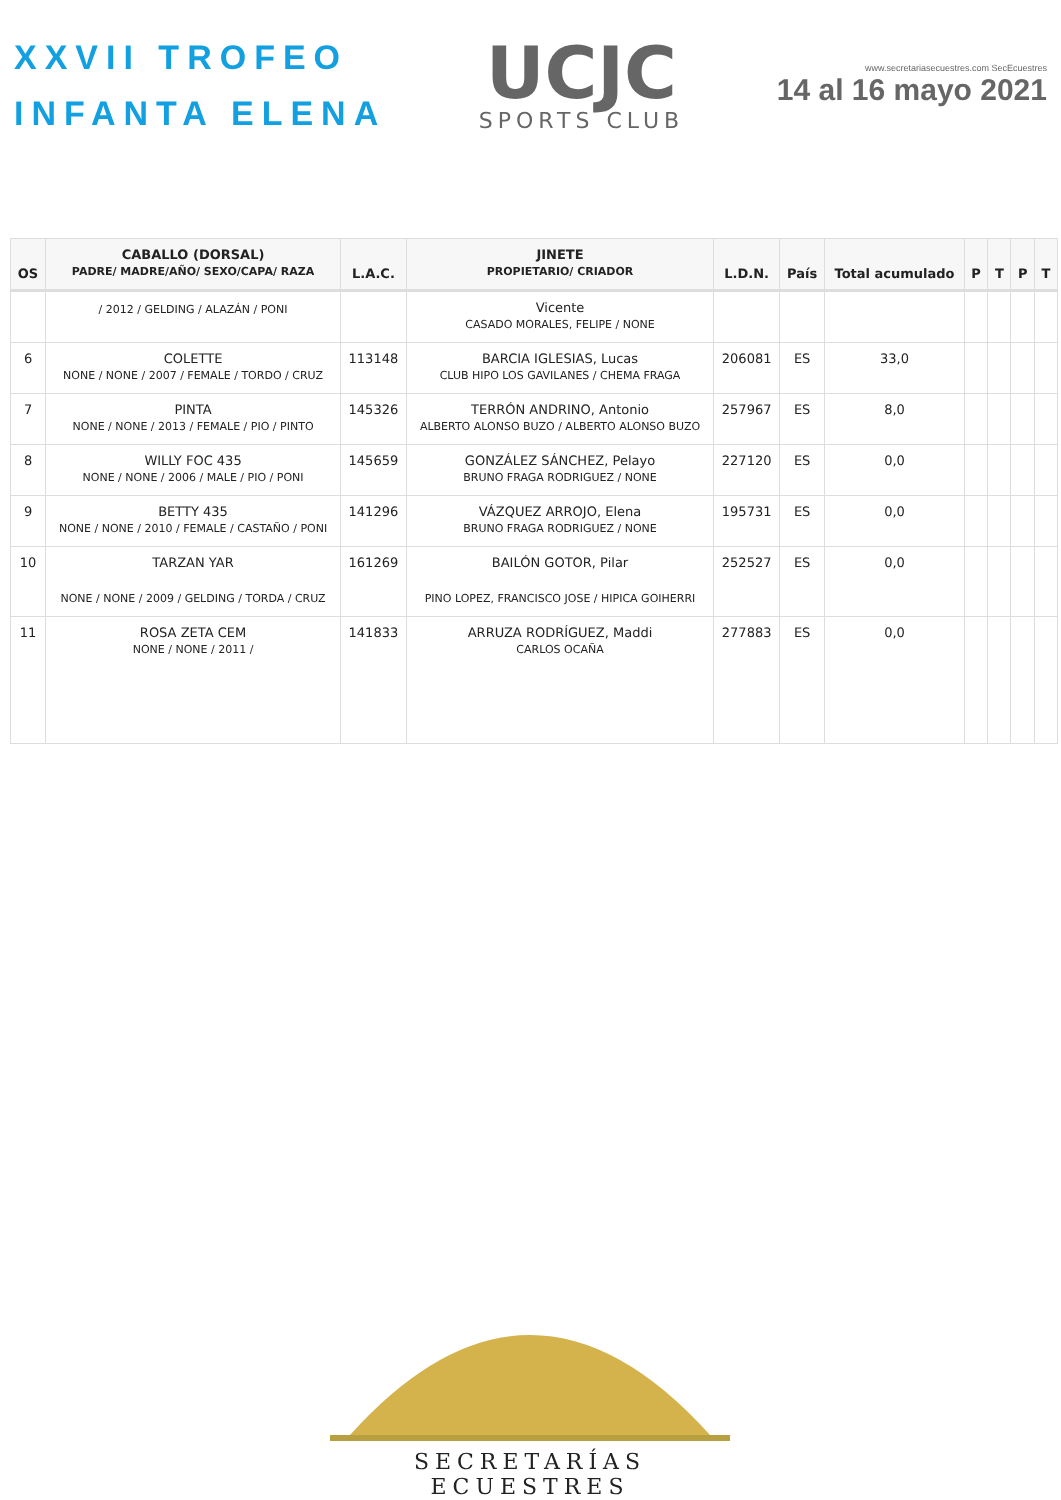XXVII TROFEO
INFANTA ELENA
UCJC
SPORTS CLUB
www.secretariasecuestres.com SecEcuestres
14 al 16 mayo 2021
| OS | CABALLO (DORSAL) PADRE/ MADRE/AÑO/ SEXO/CAPA/ RAZA | L.A.C. | JINETE PROPIETARIO/ CRIADOR | L.D.N. | País | Total acumulado | P | T | P | T |
| --- | --- | --- | --- | --- | --- | --- | --- | --- | --- | --- |
| | / 2012 / GELDING / ALAZÁN / PONI | | Vicente CASADO MORALES, FELIPE / NONE | | | | | | | |
| 6 | COLETTE NONE / NONE / 2007 / FEMALE / TORDO / CRUZ | 113148 | BARCIA IGLESIAS, Lucas CLUB HIPO LOS GAVILANES / CHEMA FRAGA | 206081 | ES | 33,0 | | | | |
| 7 | PINTA NONE / NONE / 2013 / FEMALE / PIO / PINTO | 145326 | TERRÓN ANDRINO, Antonio ALBERTO ALONSO BUZO / ALBERTO ALONSO BUZO | 257967 | ES | 8,0 | | | | |
| 8 | WILLY FOC 435 NONE / NONE / 2006 / MALE / PIO / PONI | 145659 | GONZÁLEZ SÁNCHEZ, Pelayo BRUNO FRAGA RODRIGUEZ / NONE | 227120 | ES | 0,0 | | | | |
| 9 | BETTY 435 NONE / NONE / 2010 / FEMALE / CASTAÑO / PONI | 141296 | VÁZQUEZ ARROJO, Elena BRUNO FRAGA RODRIGUEZ / NONE | 195731 | ES | 0,0 | | | | |
| 10 | TARZAN YAR NONE / NONE / 2009 / GELDING / TORDA / CRUZ | 161269 | BAILÓN GOTOR, Pilar PINO LOPEZ, FRANCISCO JOSE / HIPICA GOIHERRI | 252527 | ES | 0,0 | | | | |
| 11 | ROSA ZETA CEM NONE / NONE / 2011 / | 141833 | ARRUZA RODRÍGUEZ, Maddi CARLOS OCAÑA | 277883 | ES | 0,0 | | | | |
SECRETARÍAS ECUESTRES